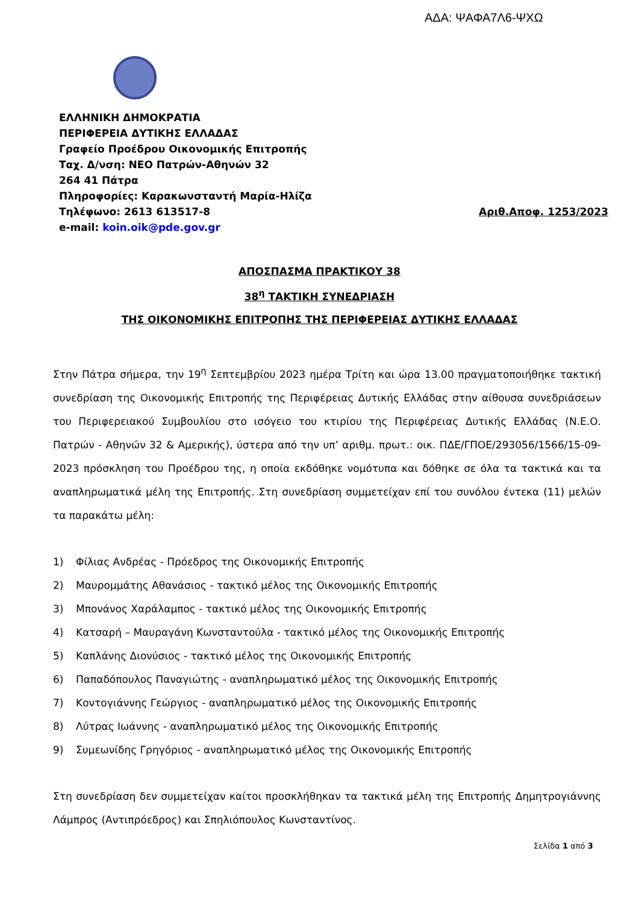ΑΔΑ: ΨΑΦΑ7Λ6-ΨΧΩ
ΕΛΛΗΝΙΚΗ ΔΗΜΟΚΡΑΤΙΑ
ΠΕΡΙΦΕΡΕΙΑ ΔΥΤΙΚΗΣ ΕΛΛΑΔΑΣ
Γραφείο Προέδρου Οικονομικής Επιτροπής
Ταχ. Δ/νση: ΝΕΟ Πατρών-Αθηνών 32
264 41 Πάτρα
Πληροφορίες: Καρακωνσταντή Μαρία-Ηλίζα
Τηλέφωνο: 2613 613517-8 Αριθ.Αποφ. 1253/2023
e-mail: koin.oik@pde.gov.gr
ΑΠΟΣΠΑΣΜΑ ΠΡΑΚΤΙΚΟΥ 38
38<sup>η</sup> ΤΑΚΤΙΚΗ ΣΥΝΕΔΡΙΑΣΗ
ΤΗΣ ΟΙΚΟΝΟΜΙΚΗΣ ΕΠΙΤΡΟΠΗΣ ΤΗΣ ΠΕΡΙΦΕΡΕΙΑΣ ΔΥΤΙΚΗΣ ΕΛΛΑΔΑΣ
Στην Πάτρα σήμερα, την 19<sup>η</sup> Σεπτεμβρίου 2023 ημέρα Τρίτη και ώρα 13.00 πραγματοποιήθηκε τακτική συνεδρίαση της Οικονομικής Επιτροπής της Περιφέρειας Δυτικής Ελλάδας στην αίθουσα συνεδριάσεων του Περιφερειακού Συμβουλίου στο ισόγειο του κτιρίου της Περιφέρειας Δυτικής Ελλάδας (Ν.Ε.Ο. Πατρών - Αθηνών 32 & Αμερικής), ύστερα από την υπ’ αριθμ. πρωτ.: οικ. ΠΔΕ/ΓΠΟΕ/293056/1566/15-09-2023 πρόσκληση του Προέδρου της, η οποία εκδόθηκε νομότυπα και δόθηκε σε όλα τα τακτικά και τα αναπληρωματικά μέλη της Επιτροπής. Στη συνεδρίαση συμμετείχαν επί του συνόλου έντεκα (11) μελών τα παρακάτω μέλη:
1) Φίλιας Ανδρέας - Πρόεδρος της Οικονομικής Επιτροπής
2) Μαυρομμάτης Αθανάσιος - τακτικό μέλος της Οικονομικής Επιτροπής
3) Μπονάνος Χαράλαμπος - τακτικό μέλος της Οικονομικής Επιτροπής
4) Κατσαρή – Μαυραγάνη Κωνσταντούλα - τακτικό μέλος της Οικονομικής Επιτροπής
5) Καπλάνης Διονύσιος - τακτικό μέλος της Οικονομικής Επιτροπής
6) Παπαδόπουλος Παναγιώτης - αναπληρωματικό μέλος της Οικονομικής Επιτροπής
7) Κοντογιάννης Γεώργιος - αναπληρωματικό μέλος της Οικονομικής Επιτροπής
8) Λύτρας Ιωάννης - αναπληρωματικό μέλος της Οικονομικής Επιτροπής
9) Συμεωνίδης Γρηγόριος - αναπληρωματικό μέλος της Οικονομικής Επιτροπής
Στη συνεδρίαση δεν συμμετείχαν καίτοι προσκλήθηκαν τα τακτικά μέλη της Επιτροπής Δημητρογιάννης Λάμπρος (Αντιπρόεδρος) και Σπηλιόπουλος Κωνσταντίνος.
Σελίδα 1 από 3